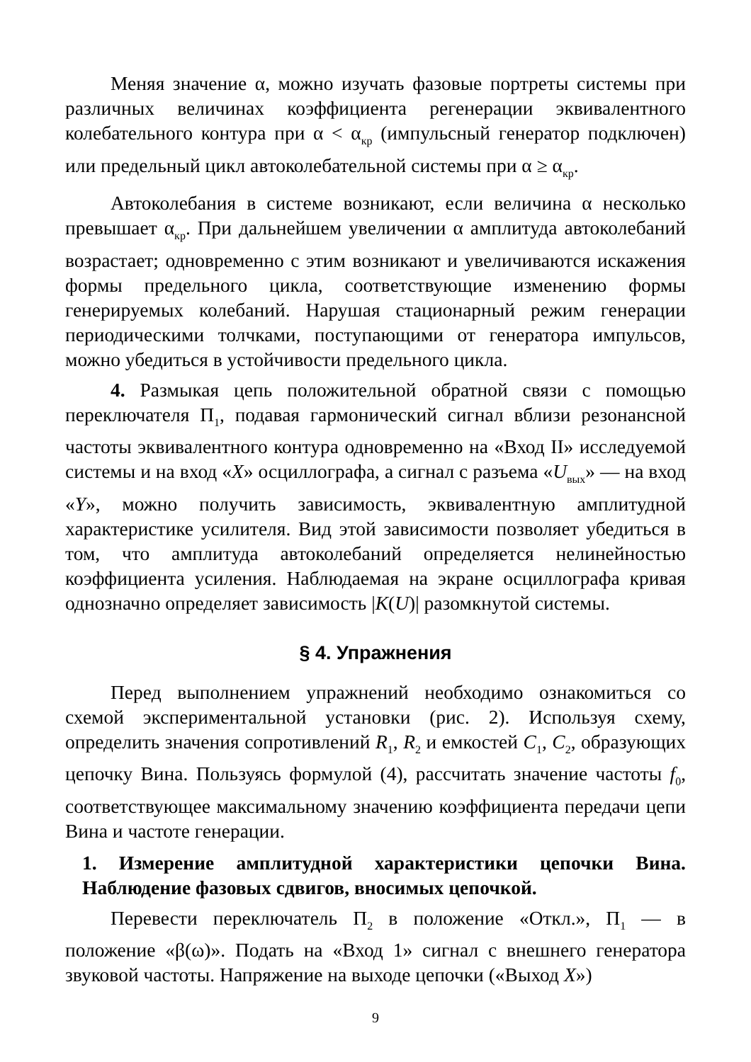Меняя значение α, можно изучать фазовые портреты системы при различных величинах коэффициента регенерации эквивалентного колебательного контура при α < α<sub>кр</sub> (импульсный генератор подключен) или предельный цикл автоколебательной системы при α ≥ α<sub>кр</sub>.
Автоколебания в системе возникают, если величина α несколько превышает α<sub>кр</sub>. При дальнейшем увеличении α амплитуда автоколебаний возрастает; одновременно с этим возникают и увеличиваются искажения формы предельного цикла, соответствующие изменению формы генерируемых колебаний. Нарушая стационарный режим генерации периодическими толчками, поступающими от генератора импульсов, можно убедиться в устойчивости предельного цикла.
4. Размыкая цепь положительной обратной связи с помощью переключателя П<sub>1</sub>, подавая гармонический сигнал вблизи резонансной частоты эквивалентного контура одновременно на «Вход II» исследуемой системы и на вход «X» осциллографа, а сигнал с разъема «U<sub>вых</sub>» — на вход «Y», можно получить зависимость, эквивалентную амплитудной характеристике усилителя. Вид этой зависимости позволяет убедиться в том, что амплитуда автоколебаний определяется нелинейностью коэффициента усиления. Наблюдаемая на экране осциллографа кривая однозначно определяет зависимость |K(U)| разомкнутой системы.
§ 4. Упражнения
Перед выполнением упражнений необходимо ознакомиться со схемой экспериментальной установки (рис. 2). Используя схему, определить значения сопротивлений R<sub>1</sub>, R<sub>2</sub> и емкостей C<sub>1</sub>, C<sub>2</sub>, образующих цепочку Вина. Пользуясь формулой (4), рассчитать значение частоты f<sub>0</sub>, соответствующее максимальному значению коэффициента передачи цепи Вина и частоте генерации.
1. Измерение амплитудной характеристики цепочки Вина. Наблюдение фазовых сдвигов, вносимых цепочкой.
Перевести переключатель П<sub>2</sub> в положение «Откл.», П<sub>1</sub> — в положение «β(ω)». Подать на «Вход 1» сигнал с внешнего генератора звуковой частоты. Напряжение на выходе цепочки («Выход X»)
9